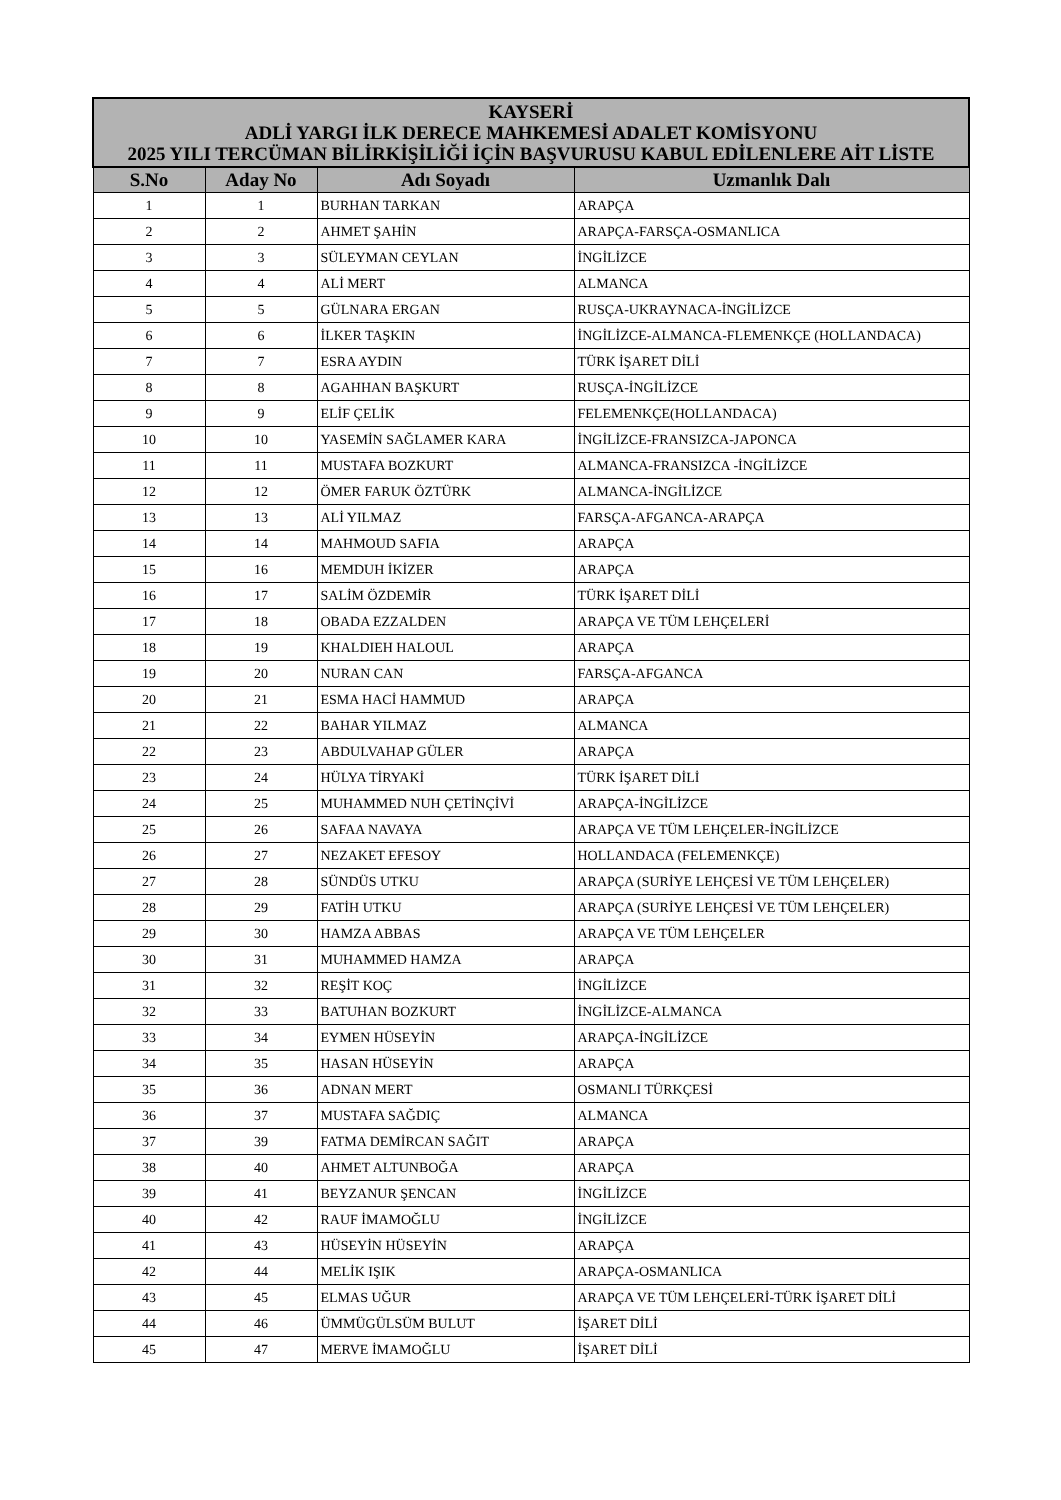| KAYSERİ ADLİ YARGI İLK DERECE MAHKEMESİ ADALET KOMİSYONU 2025 YILI TERCÜMAN BİLİRKİŞİLİĞİ İÇİN BAŞVURUSU KABUL EDİLENLERE AİT LİSTE | | | |
| S.No | Aday No | Adı Soyadı | Uzmanlık Dalı |
| 1 | 1 | BURHAN TARKAN | ARAPÇA |
| 2 | 2 | AHMET ŞAHİN | ARAPÇA-FARSÇA-OSMANLICA |
| 3 | 3 | SÜLEYMAN CEYLAN | İNGİLİZCE |
| 4 | 4 | ALİ MERT | ALMANCA |
| 5 | 5 | GÜLNARA ERGAN | RUSÇA-UKRAYNACA-İNGİLİZCE |
| 6 | 6 | İLKER TAŞKIN | İNGİLİZCE-ALMANCA-FLEMENKÇE (HOLLANDACA) |
| 7 | 7 | ESRA AYDIN | TÜRK İŞARET DİLİ |
| 8 | 8 | AGAHHAN BAŞKURT | RUSÇA-İNGİLİZCE |
| 9 | 9 | ELİF ÇELİK | FELEMENKÇE(HOLLANDACA) |
| 10 | 10 | YASEMİN SAĞLAMER KARA | İNGİLİZCE-FRANSIZCA-JAPONCA |
| 11 | 11 | MUSTAFA BOZKURT | ALMANCA-FRANSIZCA -İNGİLİZCE |
| 12 | 12 | ÖMER FARUK ÖZTÜRK | ALMANCA-İNGİLİZCE |
| 13 | 13 | ALİ YILMAZ | FARSÇA-AFGANCA-ARAPÇA |
| 14 | 14 | MAHMOUD SAFIA | ARAPÇA |
| 15 | 16 | MEMDUH İKİZER | ARAPÇA |
| 16 | 17 | SALİM ÖZDEMİR | TÜRK İŞARET DİLİ |
| 17 | 18 | OBADA EZZALDEN | ARAPÇA VE TÜM LEHÇELERİ |
| 18 | 19 | KHALDIEH HALOUL | ARAPÇA |
| 19 | 20 | NURAN CAN | FARSÇA-AFGANCA |
| 20 | 21 | ESMA HACİ HAMMUD | ARAPÇA |
| 21 | 22 | BAHAR YILMAZ | ALMANCA |
| 22 | 23 | ABDULVAHAP GÜLER | ARAPÇA |
| 23 | 24 | HÜLYA TİRYAKİ | TÜRK İŞARET DİLİ |
| 24 | 25 | MUHAMMED NUH ÇETİNÇİVİ | ARAPÇA-İNGİLİZCE |
| 25 | 26 | SAFAA NAVAYA | ARAPÇA VE TÜM LEHÇELER-İNGİLİZCE |
| 26 | 27 | NEZAKET EFESOY | HOLLANDACA (FELEMENKÇE) |
| 27 | 28 | SÜNDÜS UTKU | ARAPÇA (SURİYE LEHÇESİ VE TÜM LEHÇELER) |
| 28 | 29 | FATİH UTKU | ARAPÇA (SURİYE LEHÇESİ VE TÜM LEHÇELER) |
| 29 | 30 | HAMZA ABBAS | ARAPÇA VE TÜM LEHÇELER |
| 30 | 31 | MUHAMMED HAMZA | ARAPÇA |
| 31 | 32 | REŞİT KOÇ | İNGİLİZCE |
| 32 | 33 | BATUHAN BOZKURT | İNGİLİZCE-ALMANCA |
| 33 | 34 | EYMEN HÜSEYİN | ARAPÇA-İNGİLİZCE |
| 34 | 35 | HASAN HÜSEYİN | ARAPÇA |
| 35 | 36 | ADNAN MERT | OSMANLI TÜRKÇESİ |
| 36 | 37 | MUSTAFA SAĞDIÇ | ALMANCA |
| 37 | 39 | FATMA DEMİRCAN SAĞIT | ARAPÇA |
| 38 | 40 | AHMET ALTUNBOĞA | ARAPÇA |
| 39 | 41 | BEYZANUR ŞENCAN | İNGİLİZCE |
| 40 | 42 | RAUF İMAMOĞLU | İNGİLİZCE |
| 41 | 43 | HÜSEYİN HÜSEYİN | ARAPÇA |
| 42 | 44 | MELİK IŞIK | ARAPÇA-OSMANLICA |
| 43 | 45 | ELMAS UĞUR | ARAPÇA VE TÜM LEHÇELERİ-TÜRK İŞARET DİLİ |
| 44 | 46 | ÜMMÜGÜLSÜM BULUT | İŞARET DİLİ |
| 45 | 47 | MERVE İMAMOĞLU | İŞARET DİLİ |